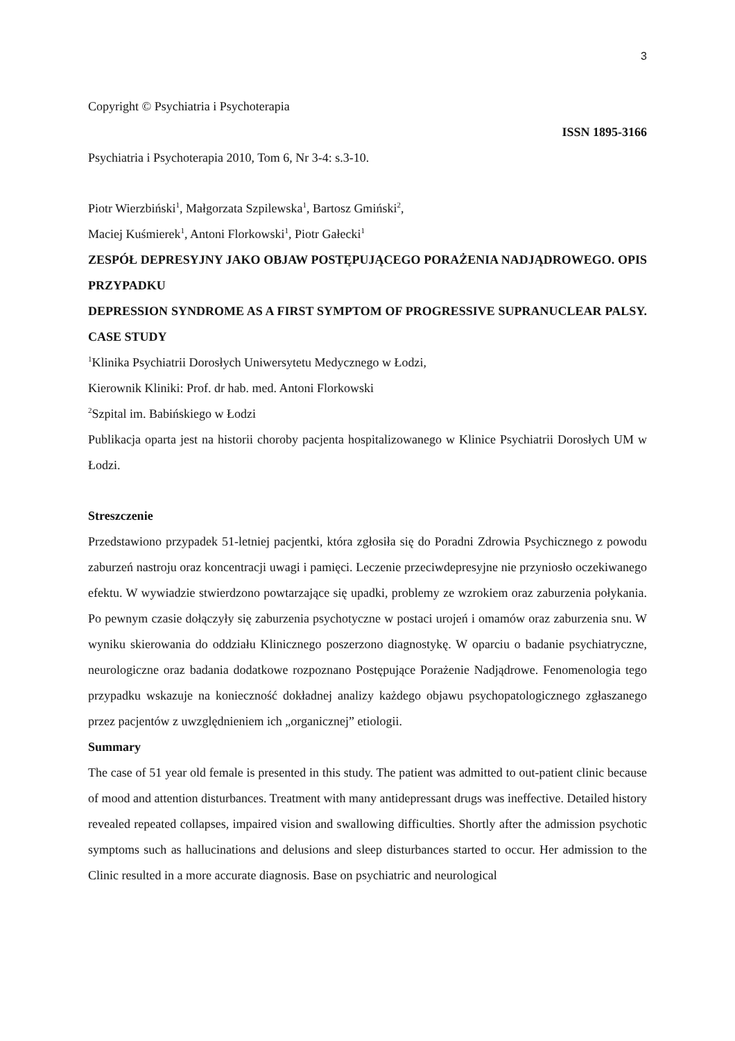3
Copyright © Psychiatria i Psychoterapia
ISSN 1895-3166
Psychiatria i Psychoterapia 2010, Tom 6, Nr 3-4: s.3-10.
Piotr Wierzbiński<sup>1</sup>, Małgorzata Szpilewska<sup>1</sup>, Bartosz Gmiński<sup>2</sup>,
Maciej Kuśmierek<sup>1</sup>, Antoni Florkowski<sup>1</sup>, Piotr Gałecki<sup>1</sup>
ZESPÓŁ DEPRESYJNY JAKO OBJAW POSTĘPUJĄCEGO PORAŻENIA NADJĄDROWEGO. OPIS PRZYPADKU
DEPRESSION SYNDROME AS A FIRST SYMPTOM OF PROGRESSIVE SUPRANUCLEAR PALSY. CASE STUDY
<sup>1</sup> Klinika Psychiatrii Dorosłych Uniwersytetu Medycznego w Łodzi,
Kierownik Kliniki: Prof. dr hab. med. Antoni Florkowski
<sup>2</sup> Szpital im. Babińskiego w Łodzi
Publikacja oparta jest na historii choroby pacjenta hospitalizowanego w Klinice Psychiatrii Dorosłych UM w Łodzi.
Streszczenie
Przedstawiono przypadek 51-letniej pacjentki, która zgłosiła się do Poradni Zdrowia Psychicznego z powodu zaburzeń nastroju oraz koncentracji uwagi i pamięci. Leczenie przeciwdepresyjne nie przyniosło oczekiwanego efektu. W wywiadzie stwierdzono powtarzające się upadki, problemy ze wzrokiem oraz zaburzenia połykania. Po pewnym czasie dołączyły się zaburzenia psychotyczne w postaci urojeń i omamów oraz zaburzenia snu. W wyniku skierowania do oddziału Klinicznego poszerzono diagnostykę. W oparciu o badanie psychiatryczne, neurologiczne oraz badania dodatkowe rozpoznano Postępujące Porażenie Nadjądrowe. Fenomenologia tego przypadku wskazuje na konieczność dokładnej analizy każdego objawu psychopatologicznego zgłaszanego przez pacjentów z uwzględnieniem ich „organicznej” etiologii.
Summary
The case of 51 year old female is presented in this study. The patient was admitted to out-patient clinic because of mood and attention disturbances. Treatment with many antidepressant drugs was ineffective. Detailed history revealed repeated collapses, impaired vision and swallowing difficulties. Shortly after the admission psychotic symptoms such as hallucinations and delusions and sleep disturbances started to occur. Her admission to the Clinic resulted in a more accurate diagnosis. Base on psychiatric and neurological